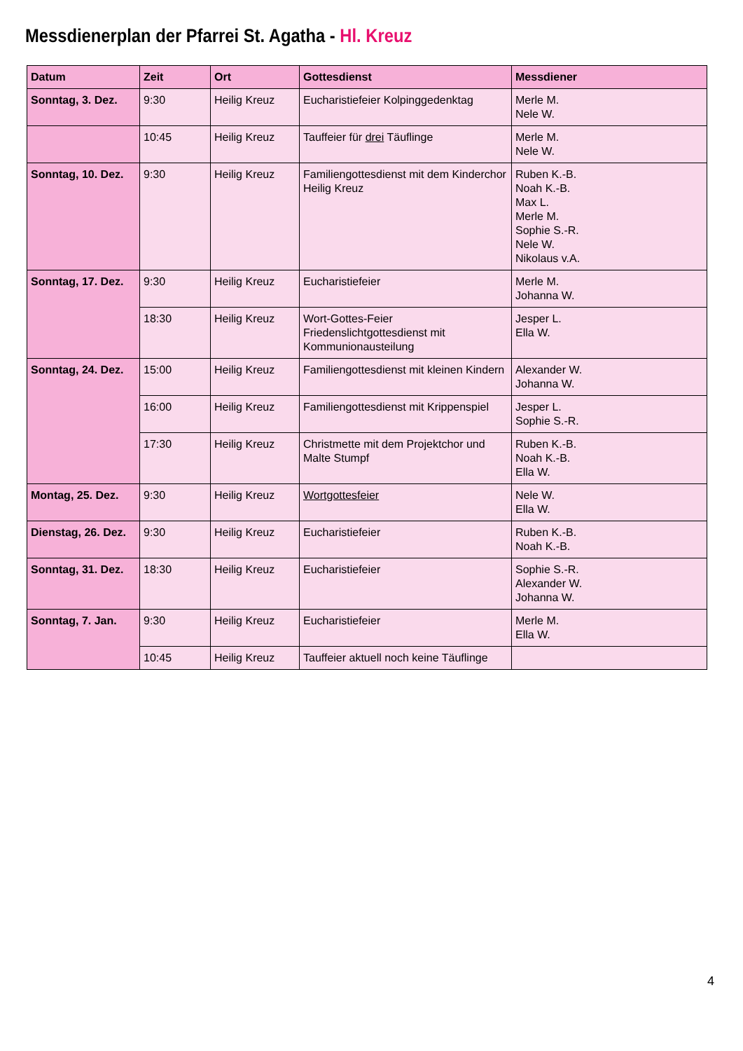Messdienerplan der Pfarrei St. Agatha - Hl. Kreuz
| Datum | Zeit | Ort | Gottesdienst | Messdiener |
| --- | --- | --- | --- | --- |
| Sonntag, 3. Dez. | 9:30 | Heilig Kreuz | Eucharistiefeier Kolpinggedenktag | Merle M. Nele W. |
| | 10:45 | Heilig Kreuz | Tauffeier für drei Täuflinge | Merle M. Nele W. |
| Sonntag, 10. Dez. | 9:30 | Heilig Kreuz | Familiengottesdienst mit dem Kinderchor Heilig Kreuz | Ruben K.-B. Noah K.-B. Max L. Merle M. Sophie S.-R. Nele W. Nikolaus v.A. |
| Sonntag, 17. Dez. | 9:30 | Heilig Kreuz | Eucharistiefeier | Merle M. Johanna W. |
| | 18:30 | Heilig Kreuz | Wort-Gottes-Feier Friedenslichtgottesdienst mit Kommunionausteilung | Jesper L. Ella W. |
| Sonntag, 24. Dez. | 15:00 | Heilig Kreuz | Familiengottesdienst mit kleinen Kindern | Alexander W. Johanna W. |
| | 16:00 | Heilig Kreuz | Familiengottesdienst mit Krippenspiel | Jesper L. Sophie S.-R. |
| | 17:30 | Heilig Kreuz | Christmette mit dem Projektchor und Malte Stumpf | Ruben K.-B. Noah K.-B. Ella W. |
| Montag, 25. Dez. | 9:30 | Heilig Kreuz | Wortgottesfeier | Nele W. Ella W. |
| Dienstag, 26. Dez. | 9:30 | Heilig Kreuz | Eucharistiefeier | Ruben K.-B. Noah K.-B. |
| Sonntag, 31. Dez. | 18:30 | Heilig Kreuz | Eucharistiefeier | Sophie S.-R. Alexander W. Johanna W. |
| Sonntag, 7. Jan. | 9:30 | Heilig Kreuz | Eucharistiefeier | Merle M. Ella W. |
| | 10:45 | Heilig Kreuz | Tauffeier aktuell noch keine Täuflinge | |
4